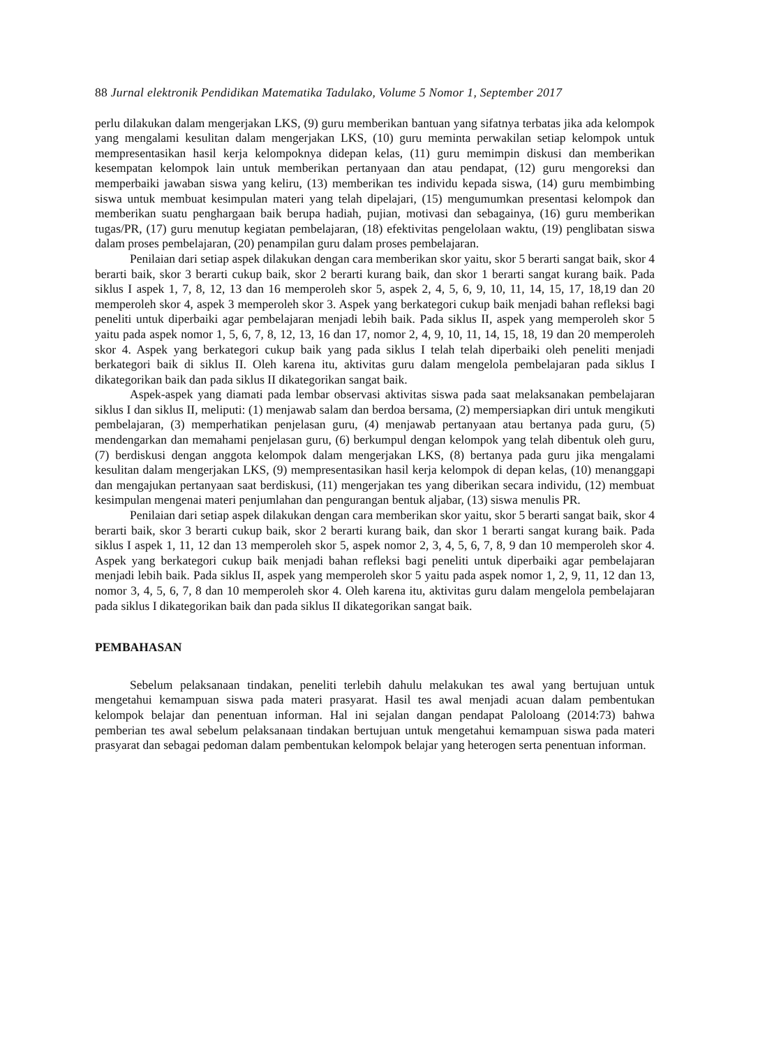88 Jurnal elektronik Pendidikan Matematika Tadulako, Volume 5 Nomor 1, September 2017
perlu dilakukan dalam mengerjakan LKS, (9) guru memberikan bantuan yang sifatnya terbatas jika ada kelompok yang mengalami kesulitan dalam mengerjakan LKS, (10) guru meminta perwakilan setiap kelompok untuk mempresentasikan hasil kerja kelompoknya didepan kelas, (11) guru memimpin diskusi dan memberikan kesempatan kelompok lain untuk memberikan pertanyaan dan atau pendapat, (12) guru mengoreksi dan memperbaiki jawaban siswa yang keliru, (13) memberikan tes individu kepada siswa, (14) guru membimbing siswa untuk membuat kesimpulan materi yang telah dipelajari, (15) mengumumkan presentasi kelompok dan memberikan suatu penghargaan baik berupa hadiah, pujian, motivasi dan sebagainya, (16) guru memberikan tugas/PR, (17) guru menutup kegiatan pembelajaran, (18) efektivitas pengelolaan waktu, (19) penglibatan siswa dalam proses pembelajaran, (20) penampilan guru dalam proses pembelajaran.
Penilaian dari setiap aspek dilakukan dengan cara memberikan skor yaitu, skor 5 berarti sangat baik, skor 4 berarti baik, skor 3 berarti cukup baik, skor 2 berarti kurang baik, dan skor 1 berarti sangat kurang baik. Pada siklus I aspek 1, 7, 8, 12, 13 dan 16 memperoleh skor 5, aspek 2, 4, 5, 6, 9, 10, 11, 14, 15, 17, 18,19 dan 20 memperoleh skor 4, aspek 3 memperoleh skor 3. Aspek yang berkategori cukup baik menjadi bahan refleksi bagi peneliti untuk diperbaiki agar pembelajaran menjadi lebih baik. Pada siklus II, aspek yang memperoleh skor 5 yaitu pada aspek nomor 1, 5, 6, 7, 8, 12, 13, 16 dan 17, nomor 2, 4, 9, 10, 11, 14, 15, 18, 19 dan 20 memperoleh skor 4. Aspek yang berkategori cukup baik yang pada siklus I telah telah diperbaiki oleh peneliti menjadi berkategori baik di siklus II. Oleh karena itu, aktivitas guru dalam mengelola pembelajaran pada siklus I dikategorikan baik dan pada siklus II dikategorikan sangat baik.
Aspek-aspek yang diamati pada lembar observasi aktivitas siswa pada saat melaksanakan pembelajaran siklus I dan siklus II, meliputi: (1) menjawab salam dan berdoa bersama, (2) mempersiapkan diri untuk mengikuti pembelajaran, (3) memperhatikan penjelasan guru, (4) menjawab pertanyaan atau bertanya pada guru, (5) mendengarkan dan memahami penjelasan guru, (6) berkumpul dengan kelompok yang telah dibentuk oleh guru, (7) berdiskusi dengan anggota kelompok dalam mengerjakan LKS, (8) bertanya pada guru jika mengalami kesulitan dalam mengerjakan LKS, (9) mempresentasikan hasil kerja kelompok di depan kelas, (10) menanggapi dan mengajukan pertanyaan saat berdiskusi, (11) mengerjakan tes yang diberikan secara individu, (12) membuat kesimpulan mengenai materi penjumlahan dan pengurangan bentuk aljabar, (13) siswa menulis PR.
Penilaian dari setiap aspek dilakukan dengan cara memberikan skor yaitu, skor 5 berarti sangat baik, skor 4 berarti baik, skor 3 berarti cukup baik, skor 2 berarti kurang baik, dan skor 1 berarti sangat kurang baik. Pada siklus I aspek 1, 11, 12 dan 13 memperoleh skor 5, aspek nomor 2, 3, 4, 5, 6, 7, 8, 9 dan 10 memperoleh skor 4. Aspek yang berkategori cukup baik menjadi bahan refleksi bagi peneliti untuk diperbaiki agar pembelajaran menjadi lebih baik. Pada siklus II, aspek yang memperoleh skor 5 yaitu pada aspek nomor 1, 2, 9, 11, 12 dan 13, nomor 3, 4, 5, 6, 7, 8 dan 10 memperoleh skor 4. Oleh karena itu, aktivitas guru dalam mengelola pembelajaran pada siklus I dikategorikan baik dan pada siklus II dikategorikan sangat baik.
PEMBAHASAN
Sebelum pelaksanaan tindakan, peneliti terlebih dahulu melakukan tes awal yang bertujuan untuk mengetahui kemampuan siswa pada materi prasyarat. Hasil tes awal menjadi acuan dalam pembentukan kelompok belajar dan penentuan informan. Hal ini sejalan dangan pendapat Paloloang (2014:73) bahwa pemberian tes awal sebelum pelaksanaan tindakan bertujuan untuk mengetahui kemampuan siswa pada materi prasyarat dan sebagai pedoman dalam pembentukan kelompok belajar yang heterogen serta penentuan informan.